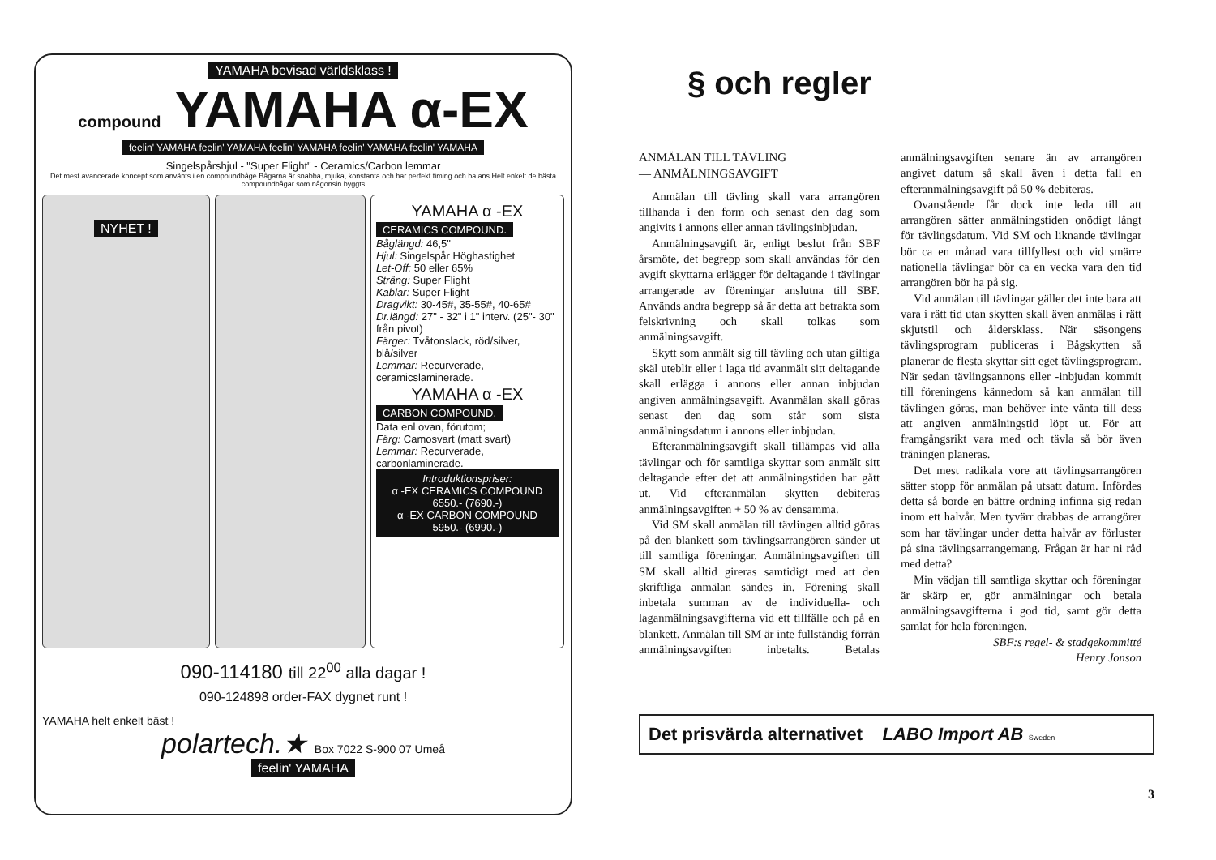YAMAHA bevisad världsklass !
compound YAMAHA α-EX
feelin' YAMAHA feelin' YAMAHA feelin' YAMAHA feelin' YAMAHA feelin' YAMAHA
Singelspårshjul - "Super Flight" - Ceramics/Carbon lemmar
Det mest avancerade koncept som använts i en compoundbåge.Bågarna är snabba, mjuka, konstanta och har perfekt timing och balans.Helt enkelt de bästa compoundbågar som någonsin byggts
NYHET !
YAMAHA α -EX
CERAMICS COMPOUND.
Båglängd: 46,5"
Hjul: Singelspår Höghastighet
Let-Off: 50 eller 65%
Sträng: Super Flight
Kablar: Super Flight
Dragvikt: 30-45#, 35-55#, 40-65#
Dr.längd: 27" - 32" i 1" interv. (25"- 30" från pivot)
Färger: Tvåtonslack, röd/silver, blå/silver
Lemmar: Recurverade, ceramicslaminerade.
YAMAHA α -EX
CARBON COMPOUND.
Data enl ovan, förutom;
Färg: Camosvart (matt svart)
Lemmar: Recurverade, carbonlaminerade.
Introduktionspriser:
α -EX CERAMICS COMPOUND
6550.- (7690.-)
α -EX CARBON COMPOUND
5950.- (6990.-)
090-114180 till 22<sup>00</sup> alla dagar !
090-124898 order-FAX dygnet runt !
YAMAHA helt enkelt bäst !
polartech.★ Box 7022 S-900 07 Umeå
feelin' YAMAHA
§ och regler
ANMÄLAN TILL TÄVLING
— ANMÄLNINGSAVGIFT
Anmälan till tävling skall vara arrangören tillhanda i den form och senast den dag som angivits i annons eller annan tävlingsinbjudan.
Anmälningsavgift är, enligt beslut från SBF årsmöte, det begrepp som skall användas för den avgift skyttarna erlägger för deltagande i tävlingar arrangerade av föreningar anslutna till SBF. Används andra begrepp så är detta att betrakta som felskrivning och skall tolkas som anmälningsavgift.
Skytt som anmält sig till tävling och utan giltiga skäl uteblir eller i laga tid avanmält sitt deltagande skall erlägga i annons eller annan inbjudan angiven anmälningsavgift. Avanmälan skall göras senast den dag som står som sista anmälningsdatum i annons eller inbjudan.
Efteranmälningsavgift skall tillämpas vid alla tävlingar och för samtliga skyttar som anmält sitt deltagande efter det att anmälningstiden har gått ut. Vid efteranmälan skytten debiteras anmälningsavgiften + 50 % av densamma.
Vid SM skall anmälan till tävlingen alltid göras på den blankett som tävlingsarrangören sänder ut till samtliga föreningar. Anmälningsavgiften till SM skall alltid gireras samtidigt med att den skriftliga anmälan sändes in. Förening skall inbetala summan av de individuella- och laganmälningsavgifterna vid ett tillfälle och på en blankett. Anmälan till SM är inte fullständig förrän anmälningsavgiften inbetalts. Betalas anmälningsavgiften senare än av arrangören angivet datum så skall även i detta fall en efteranmälningsavgift på 50 % debiteras.
Ovanstående får dock inte leda till att arrangören sätter anmälningstiden onödigt långt för tävlingsdatum. Vid SM och liknande tävlingar bör ca en månad vara tillfyllest och vid smärre nationella tävlingar bör ca en vecka vara den tid arrangören bör ha på sig.
Vid anmälan till tävlingar gäller det inte bara att vara i rätt tid utan skytten skall även anmälas i rätt skjutstil och åldersklass. När säsongens tävlingsprogram publiceras i Bågskytten så planerar de flesta skyttar sitt eget tävlingsprogram. När sedan tävlingsannons eller -inbjudan kommit till föreningens kännedom så kan anmälan till tävlingen göras, man behöver inte vänta till dess att angiven anmälningstid löpt ut. För att framgångsrikt vara med och tävla så bör även träningen planeras.
Det mest radikala vore att tävlingsarrangören sätter stopp för anmälan på utsatt datum. Infördes detta så borde en bättre ordning infinna sig redan inom ett halvår. Men tyvärr drabbas de arrangörer som har tävlingar under detta halvår av förluster på sina tävlingsarrangemang. Frågan är har ni råd med detta?
Min vädjan till samtliga skyttar och föreningar är skärp er, gör anmälningar och betala anmälningsavgifterna i god tid, samt gör detta samlat för hela föreningen.
SBF:s regel- & stadgekommitté
Henry Jonson
Det prisvärda alternativet LABO Import AB Sweden
3